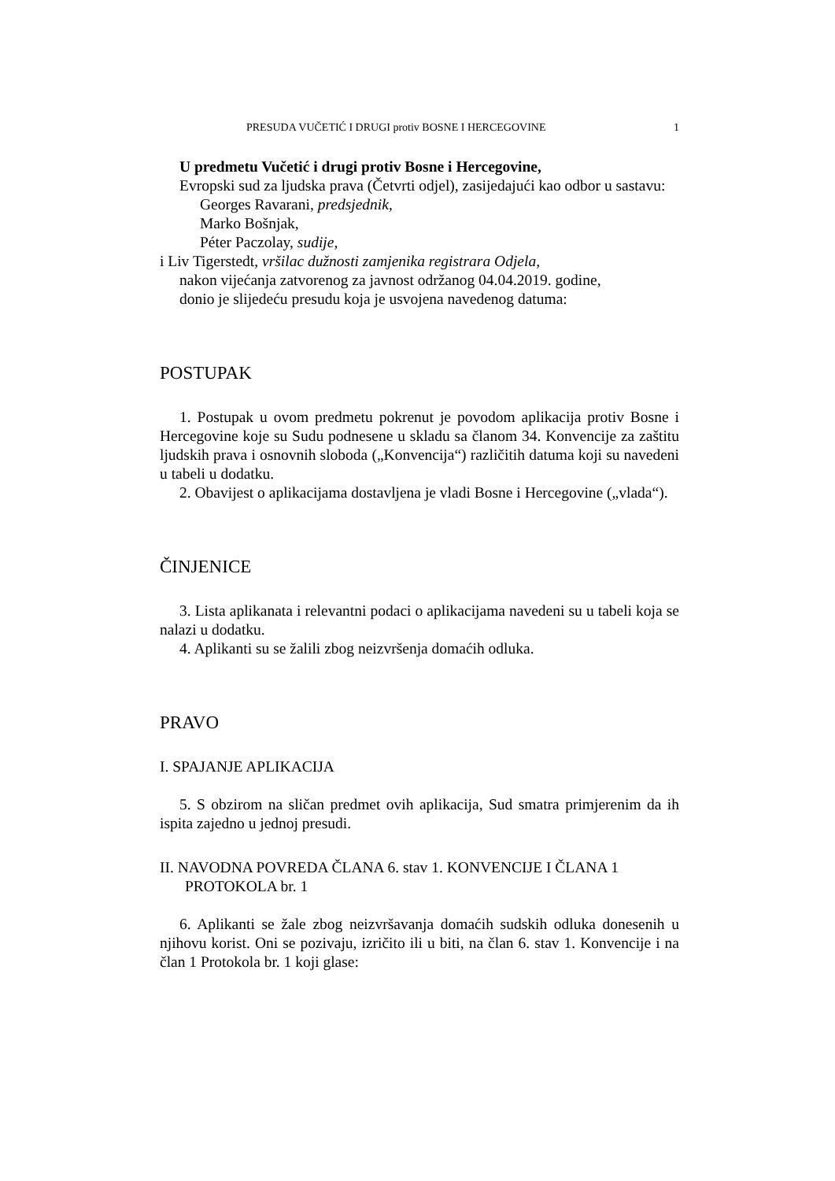PRESUDA VUČETIĆ I DRUGI protiv BOSNE I HERCEGOVINE 1
U predmetu Vučetić i drugi protiv Bosne i Hercegovine,
Evropski sud za ljudska prava (Četvrti odjel), zasijedajući kao odbor u sastavu:
Georges Ravarani, predsjednik,
Marko Bošnjak,
Péter Paczolay, sudije,
i Liv Tigerstedt, vršilac dužnosti zamjenika registrara Odjela,
nakon vijećanja zatvorenog za javnost održanog 04.04.2019. godine,
donio je slijedeću presudu koja je usvojena navedenog datuma:
POSTUPAK
1. Postupak u ovom predmetu pokrenut je povodom aplikacija protiv Bosne i Hercegovine koje su Sudu podnesene u skladu sa članom 34. Konvencije za zaštitu ljudskih prava i osnovnih sloboda („Konvencija“) različitih datuma koji su navedeni u tabeli u dodatku.
2. Obavijest o aplikacijama dostavljena je vladi Bosne i Hercegovine („vlada“).
ČINJENICE
3. Lista aplikanata i relevantni podaci o aplikacijama navedeni su u tabeli koja se nalazi u dodatku.
4. Aplikanti su se žalili zbog neizvršenja domaćih odluka.
PRAVO
I. SPAJANJE APLIKACIJA
5. S obzirom na sličan predmet ovih aplikacija, Sud smatra primjerenim da ih ispita zajedno u jednoj presudi.
II. NAVODNA POVREDA ČLANA 6. stav 1. KONVENCIJE I ČLANA 1 PROTOKOLA br. 1
6. Aplikanti se žale zbog neizvršavanja domaćih sudskih odluka donesenih u njihovu korist. Oni se pozivaju, izričito ili u biti, na član 6. stav 1. Konvencije i na član 1 Protokola br. 1 koji glase: